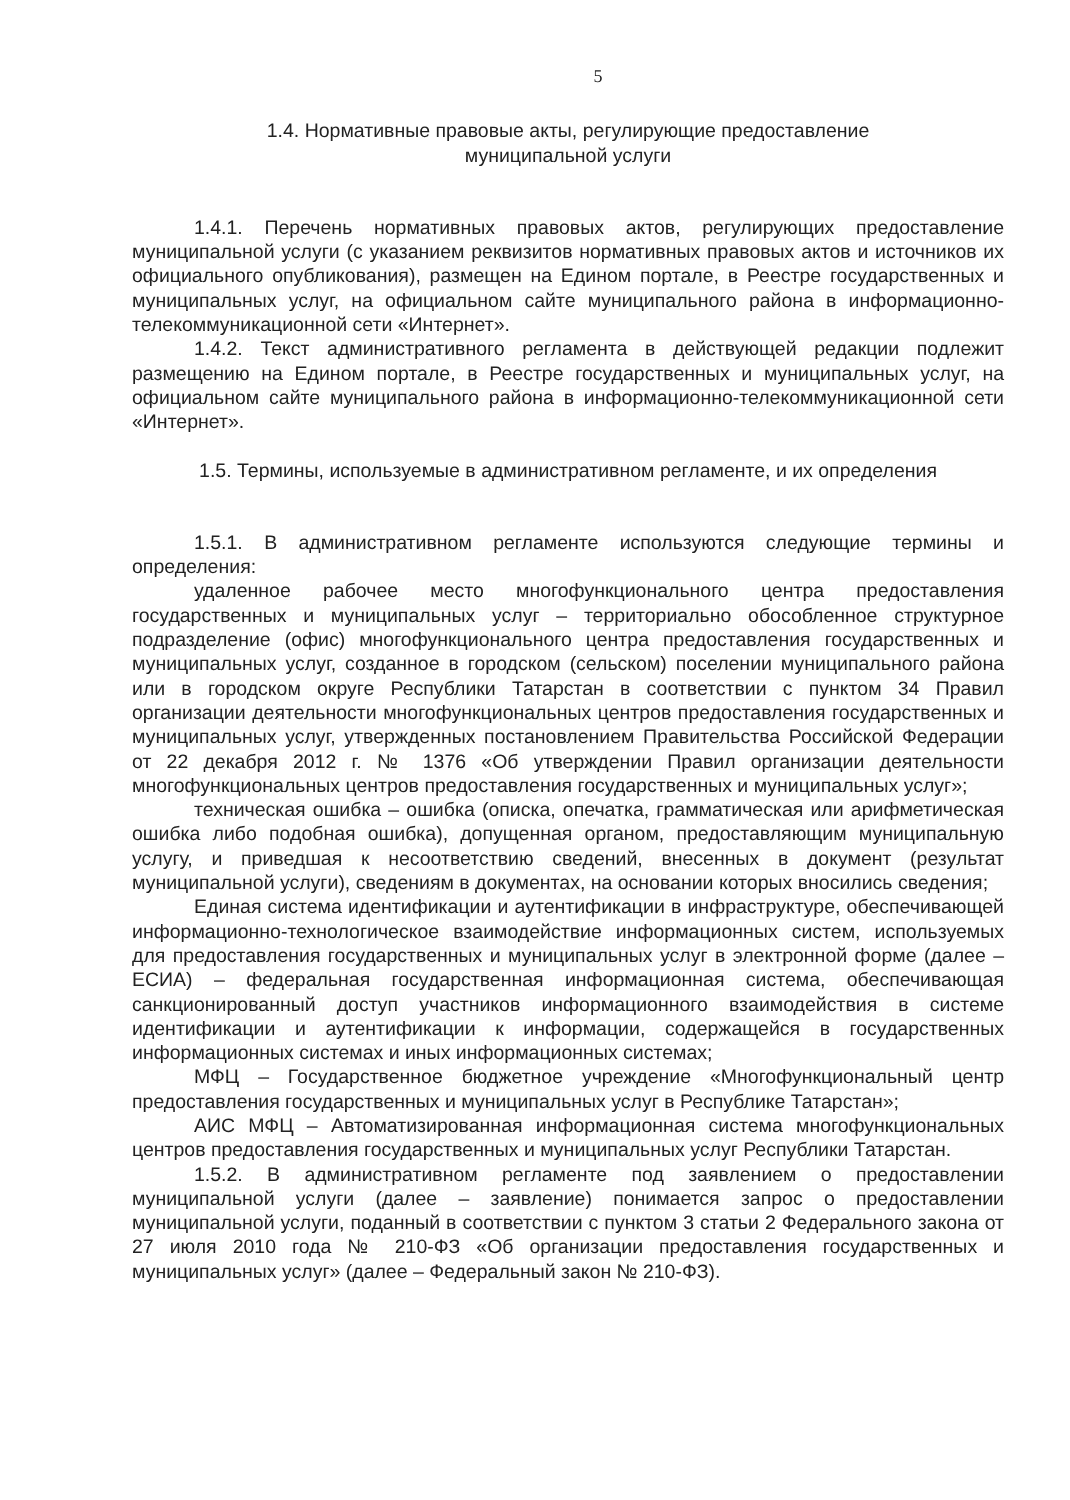5
1.4. Нормативные правовые акты, регулирующие предоставление
муниципальной услуги
1.4.1. Перечень нормативных правовых актов, регулирующих предоставление муниципальной услуги (с указанием реквизитов нормативных правовых актов и источников их официального опубликования), размещен на Едином портале, в Реестре государственных и муниципальных услуг, на официальном сайте муниципального района в информационно-телекоммуникационной сети «Интернет».
1.4.2. Текст административного регламента в действующей редакции подлежит размещению на Едином портале, в Реестре государственных и муниципальных услуг, на официальном сайте муниципального района в информационно-телекоммуникационной сети «Интернет».
1.5. Термины, используемые в административном регламенте, и их определения
1.5.1. В административном регламенте используются следующие термины и определения:
удаленное рабочее место многофункционального центра предоставления государственных и муниципальных услуг – территориально обособленное структурное подразделение (офис) многофункционального центра предоставления государственных и муниципальных услуг, созданное в городском (сельском) поселении муниципального района или в городском округе Республики Татарстан в соответствии с пунктом 34 Правил организации деятельности многофункциональных центров предоставления государственных и муниципальных услуг, утвержденных постановлением Правительства Российской Федерации от 22 декабря 2012 г. № 1376 «Об утверждении Правил организации деятельности многофункциональных центров предоставления государственных и муниципальных услуг»;
техническая ошибка – ошибка (описка, опечатка, грамматическая или арифметическая ошибка либо подобная ошибка), допущенная органом, предоставляющим муниципальную услугу, и приведшая к несоответствию сведений, внесенных в документ (результат муниципальной услуги), сведениям в документах, на основании которых вносились сведения;
Единая система идентификации и аутентификации в инфраструктуре, обеспечивающей информационно-технологическое взаимодействие информационных систем, используемых для предоставления государственных и муниципальных услуг в электронной форме (далее – ЕСИА) – федеральная государственная информационная система, обеспечивающая санкционированный доступ участников информационного взаимодействия в системе идентификации и аутентификации к информации, содержащейся в государственных информационных системах и иных информационных системах;
МФЦ – Государственное бюджетное учреждение «Многофункциональный центр предоставления государственных и муниципальных услуг в Республике Татарстан»;
АИС МФЦ – Автоматизированная информационная система многофункциональных центров предоставления государственных и муниципальных услуг Республики Татарстан.
1.5.2. В административном регламенте под заявлением о предоставлении муниципальной услуги (далее – заявление) понимается запрос о предоставлении муниципальной услуги, поданный в соответствии с пунктом 3 статьи 2 Федерального закона от 27 июля 2010 года № 210-ФЗ «Об организации предоставления государственных и муниципальных услуг» (далее – Федеральный закон № 210-ФЗ).